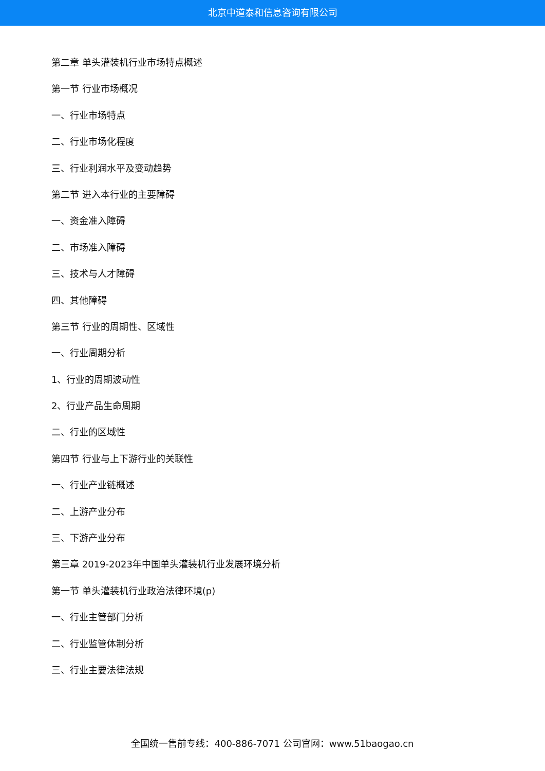北京中道泰和信息咨询有限公司
第二章 单头灌装机行业市场特点概述
第一节 行业市场概况
一、行业市场特点
二、行业市场化程度
三、行业利润水平及变动趋势
第二节 进入本行业的主要障碍
一、资金准入障碍
二、市场准入障碍
三、技术与人才障碍
四、其他障碍
第三节 行业的周期性、区域性
一、行业周期分析
1、行业的周期波动性
2、行业产品生命周期
二、行业的区域性
第四节 行业与上下游行业的关联性
一、行业产业链概述
二、上游产业分布
三、下游产业分布
第三章 2019-2023年中国单头灌装机行业发展环境分析
第一节 单头灌装机行业政治法律环境(p)
一、行业主管部门分析
二、行业监管体制分析
三、行业主要法律法规
全国统一售前专线：400-886-7071 公司官网：www.51baogao.cn